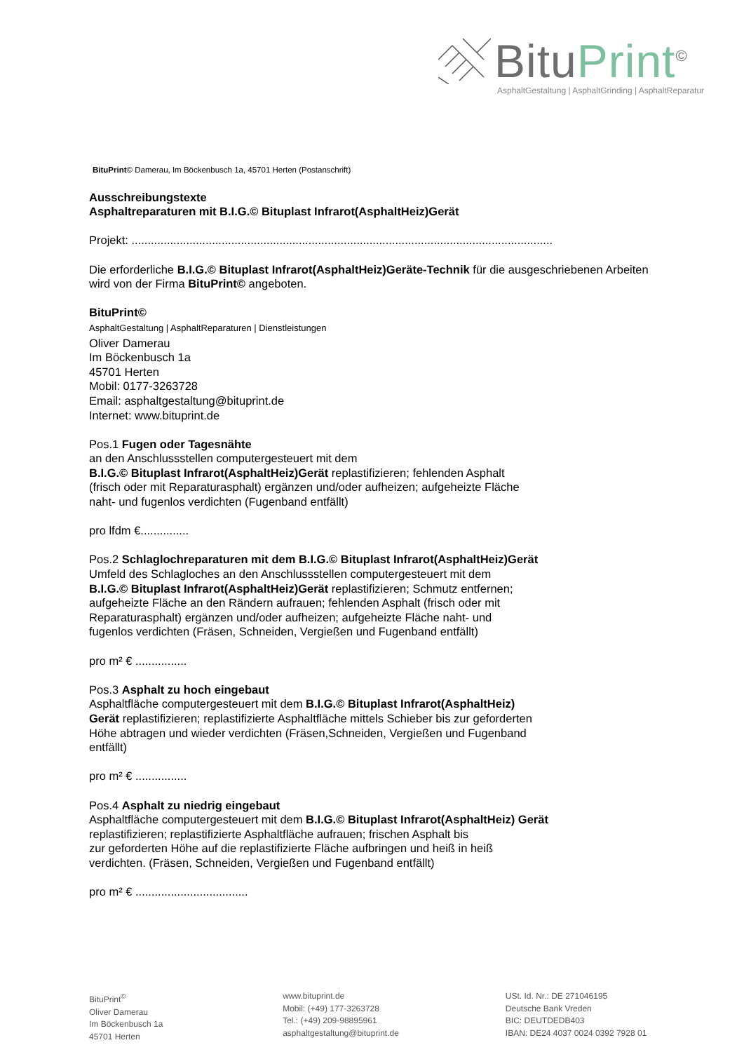BituPrint<sup>©</sup>
AsphaltGestaltung | AsphaltGrinding | AsphaltReparatur
BituPrint© Damerau, Im Böckenbusch 1a, 45701 Herten (Postanschrift)
Ausschreibungstexte
Asphaltreparaturen mit B.I.G.© Bituplast Infrarot(AsphaltHeiz)Gerät
Projekt: ...................................................................................................................................
Die erforderliche B.I.G.© Bituplast Infrarot(AsphaltHeiz)Geräte-Technik für die ausgeschriebenen Arbeiten wird von der Firma BituPrint© angeboten.
BituPrint©
AsphaltGestaltung | AsphaltReparaturen | Dienstleistungen
Oliver Damerau
Im Böckenbusch 1a
45701 Herten
Mobil: 0177-3263728
Email: asphaltgestaltung@bituprint.de
Internet: www.bituprint.de
Pos.1 Fugen oder Tagesnähte
an den Anschlussstellen computergesteuert mit dem
B.I.G.© Bituplast Infrarot(AsphaltHeiz)Gerät replastifizieren; fehlenden Asphalt
(frisch oder mit Reparaturasphalt) ergänzen und/oder aufheizen; aufgeheizte Fläche
naht- und fugenlos verdichten (Fugenband entfällt)
pro lfdm €...............
Pos.2 Schlaglochreparaturen mit dem B.I.G.© Bituplast Infrarot(AsphaltHeiz)Gerät
Umfeld des Schlagloches an den Anschlussstellen computergesteuert mit dem
B.I.G.© Bituplast Infrarot(AsphaltHeiz)Gerät replastifizieren; Schmutz entfernen;
aufgeheizte Fläche an den Rändern aufrauen; fehlenden Asphalt (frisch oder mit
Reparaturasphalt) ergänzen und/oder aufheizen; aufgeheizte Fläche naht- und
fugenlos verdichten (Fräsen, Schneiden, Vergießen und Fugenband entfällt)
pro m² € ................
Pos.3 Asphalt zu hoch eingebaut
Asphaltfläche computergesteuert mit dem B.I.G.© Bituplast Infrarot(AsphaltHeiz)
Gerät replastifizieren; replastifizierte Asphaltfläche mittels Schieber bis zur geforderten
Höhe abtragen und wieder verdichten (Fräsen,Schneiden, Vergießen und Fugenband
entfällt)
pro m² € ................
Pos.4 Asphalt zu niedrig eingebaut
Asphaltfläche computergesteuert mit dem B.I.G.© Bituplast Infrarot(AsphaltHeiz) Gerät
replastifizieren; replastifizierte Asphaltfläche aufrauen; frischen Asphalt bis
zur geforderten Höhe auf die replastifizierte Fläche aufbringen und heiß in heiß
verdichten. (Fräsen, Schneiden, Vergießen und Fugenband entfällt)
pro m² € ...................................
BituPrint<sup>©</sup>
Oliver Damerau
Im Böckenbusch 1a
45701 Herten
www.bituprint.de
Mobil: (+49) 177-3263728
Tel.: (+49) 209-98895961
asphaltgestaltung@bituprint.de
USt. Id. Nr.: DE 271046195
Deutsche Bank Vreden
BIC: DEUTDEDB403
IBAN: DE24 4037 0024 0392 7928 01